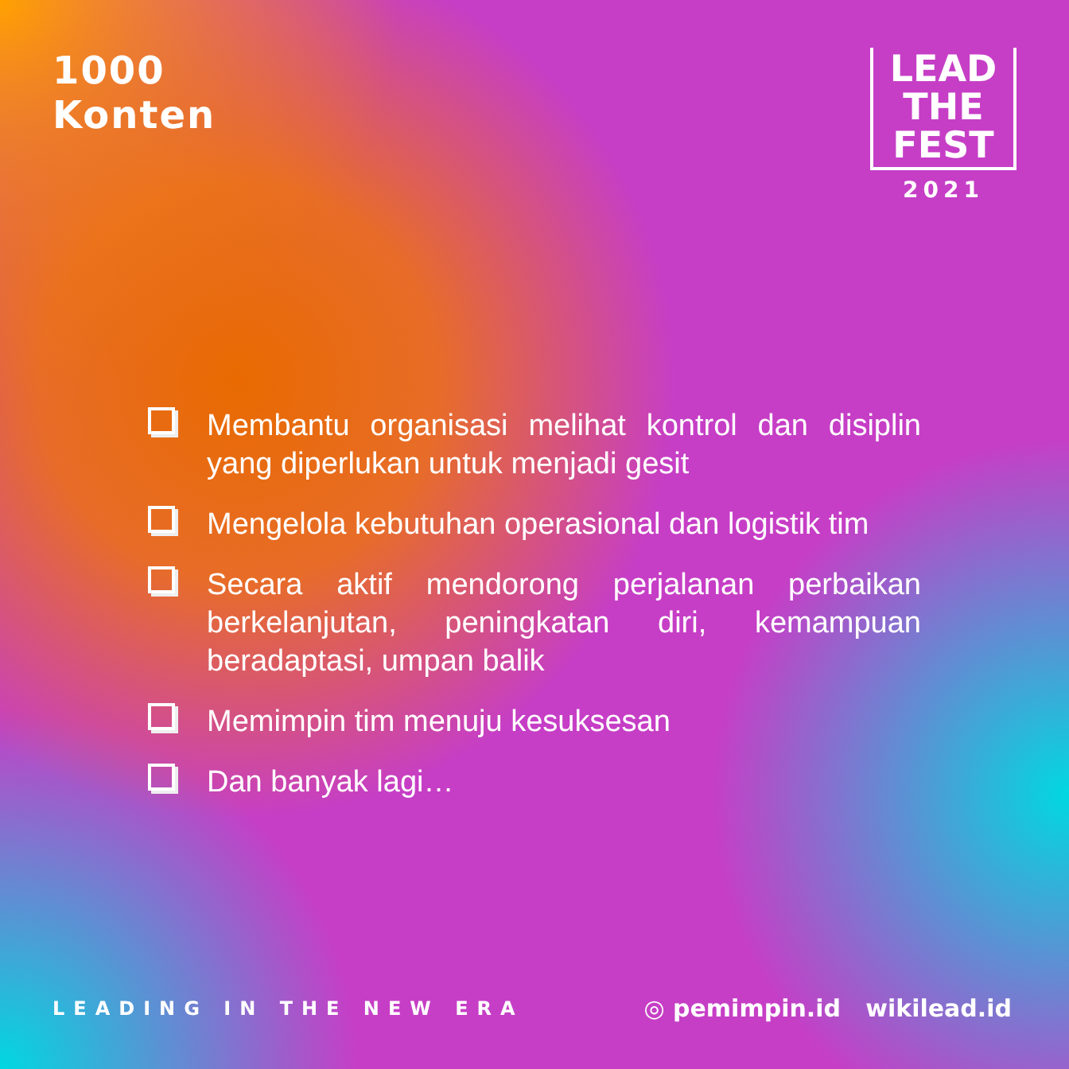1000
Konten
LEAD
THE
FEST
2021
Membantu organisasi melihat kontrol dan disiplin yang diperlukan untuk menjadi gesit
Mengelola kebutuhan operasional dan logistik tim
Secara aktif mendorong perjalanan perbaikan berkelanjutan, peningkatan diri, kemampuan beradaptasi, umpan balik
Memimpin tim menuju kesuksesan
Dan banyak lagi…
LEADING IN THE NEW ERA
◎ pemimpin.id wikilead.id